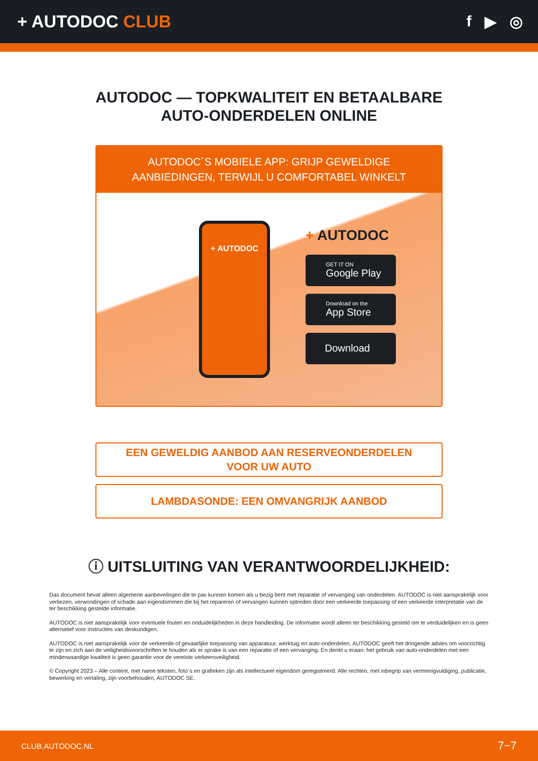+ AUTODOC CLUB f ▶ ◎
AUTODOC — TOPKWALITEIT EN BETAALBARE AUTO-ONDERDELEN ONLINE
AUTODOC´S MOBIELE APP: GRIJP GEWELDIGE AANBIEDINGEN, TERWIJL U COMFORTABEL WINKELT
+ AUTODOC
+ AUTODOC
GET IT ON
Google Play
Download on the
App Store
Download
EEN GEWELDIG AANBOD AAN RESERVEONDERDELEN
VOOR UW AUTO
LAMBDASONDE: EEN OMVANGRIJK AANBOD
ⓘ UITSLUITING VAN VERANTWOORDELIJKHEID:
Das document bevat alleen algemene aanbevelingen die te pas kunnen komen als u bezig bent met reparatie of vervanging van onderdelen. AUTODOC is niet aansprakelijk voor verliezen, verwondingen of schade aan eigendommen die bij het repareren of vervangen kunnen optreden door een verkeerde toepassing of een verkeerde interpretatie van de ter beschikking gestelde informatie.
AUTODOC is niet aansprakelijk voor eventuele fouten en onduidelijkheden in deze handleiding. De informatie wordt alleen ter beschikking gesteld om te verduidelijken en is geen alternatief voor instructies van deskundigen.
AUTODOC is niet aansprakelijk voor de verkeerde of gevaarlijke toepassing van apparatuur, werktuig en auto-onderdelen. AUTODOC geeft het dringende advies om voorzichtig te zijn en zich aan de veiligheidsvoorschriften te houden als er sprake is van een reparatie of een vervanging. En denkt u eraan: het gebruik van auto-onderdelen met een minderwaardige kwaliteit is geen garantie voor de vereiste verkeersveiligheid.
© Copyright 2023 – Alle content, met name teksten, foto`s en grafieken zijn als intellectueel eigendom geregistreerd. Alle rechten, met inbegrip van vermenigvuldiging, publicatie, bewerking en vertaling, zijn voorbehouden, AUTODOC SE.
CLUB.AUTODOC.NL 7−7